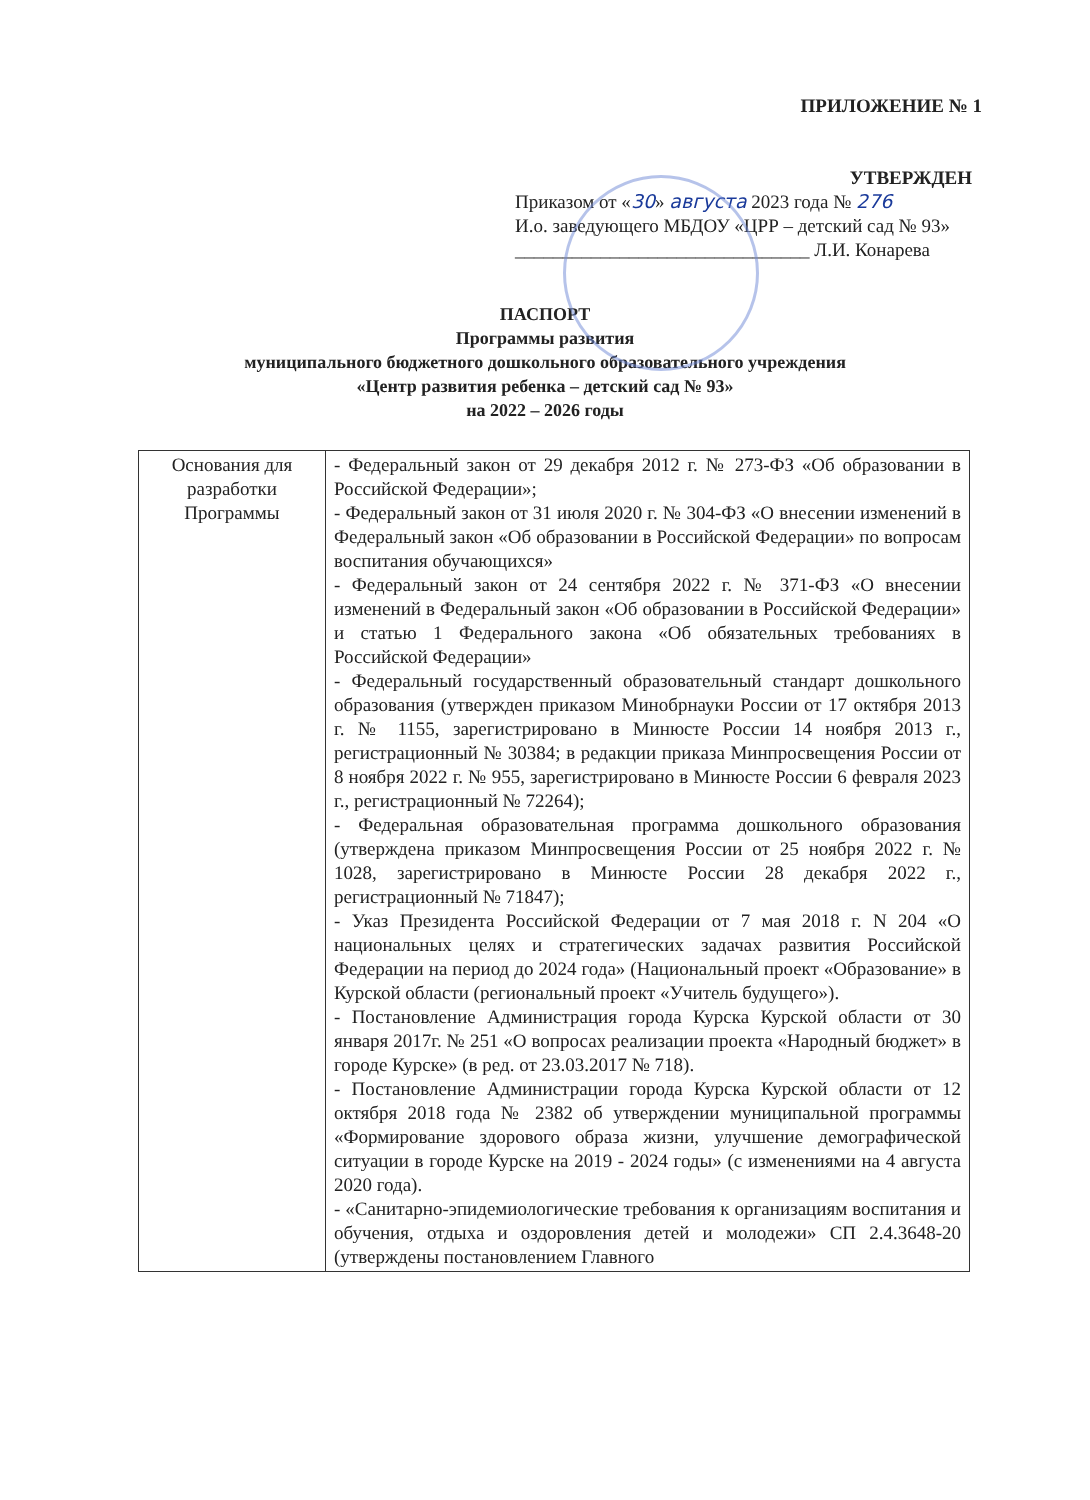ПРИЛОЖЕНИЕ № 1
УТВЕРЖДЕН
Приказом от «30» августа 2023 года № 276
И.о. заведующего МБДОУ «ЦРР – детский сад № 93»
_______________________________ Л.И. Конарева
ПАСПОРТ
Программы развития
муниципального бюджетного дошкольного образовательного учреждения
«Центр развития ребенка – детский сад № 93»
на 2022 – 2026 годы
| Основания для разработки Программы | - Федеральный закон от 29 декабря 2012 г. № 273-ФЗ «Об образовании в Российской Федерации»; - Федеральный закон от 31 июля 2020 г. № 304-ФЗ «О внесении изменений в Федеральный закон «Об образовании в Российской Федерации» по вопросам воспитания обучающихся» - Федеральный закон от 24 сентября 2022 г. № 371-ФЗ «О внесении изменений в Федеральный закон «Об образовании в Российской Федерации» и статью 1 Федерального закона «Об обязательных требованиях в Российской Федерации» - Федеральный государственный образовательный стандарт дошкольного образования (утвержден приказом Минобрнауки России от 17 октября 2013 г. № 1155, зарегистрировано в Минюсте России 14 ноября 2013 г., регистрационный № 30384; в редакции приказа Минпросвещения России от 8 ноября 2022 г. № 955, зарегистрировано в Минюсте России 6 февраля 2023 г., регистрационный № 72264); - Федеральная образовательная программа дошкольного образования (утверждена приказом Минпросвещения России от 25 ноября 2022 г. № 1028, зарегистрировано в Минюсте России 28 декабря 2022 г., регистрационный № 71847); - Указ Президента Российской Федерации от 7 мая 2018 г. N 204 «О национальных целях и стратегических задачах развития Российской Федерации на период до 2024 года» (Национальный проект «Образование» в Курской области (региональный проект «Учитель будущего»). - Постановление Администрация города Курска Курской области от 30 января 2017г. № 251 «О вопросах реализации проекта «Народный бюджет» в городе Курске» (в ред. от 23.03.2017 № 718). - Постановление Администрации города Курска Курской области от 12 октября 2018 года № 2382 об утверждении муниципальной программы «Формирование здорового образа жизни, улучшение демографической ситуации в городе Курске на 2019 - 2024 годы» (с изменениями на 4 августа 2020 года). - «Санитарно-эпидемиологические требования к организациям воспитания и обучения, отдыха и оздоровления детей и молодежи» СП 2.4.3648-20 (утверждены постановлением Главного |